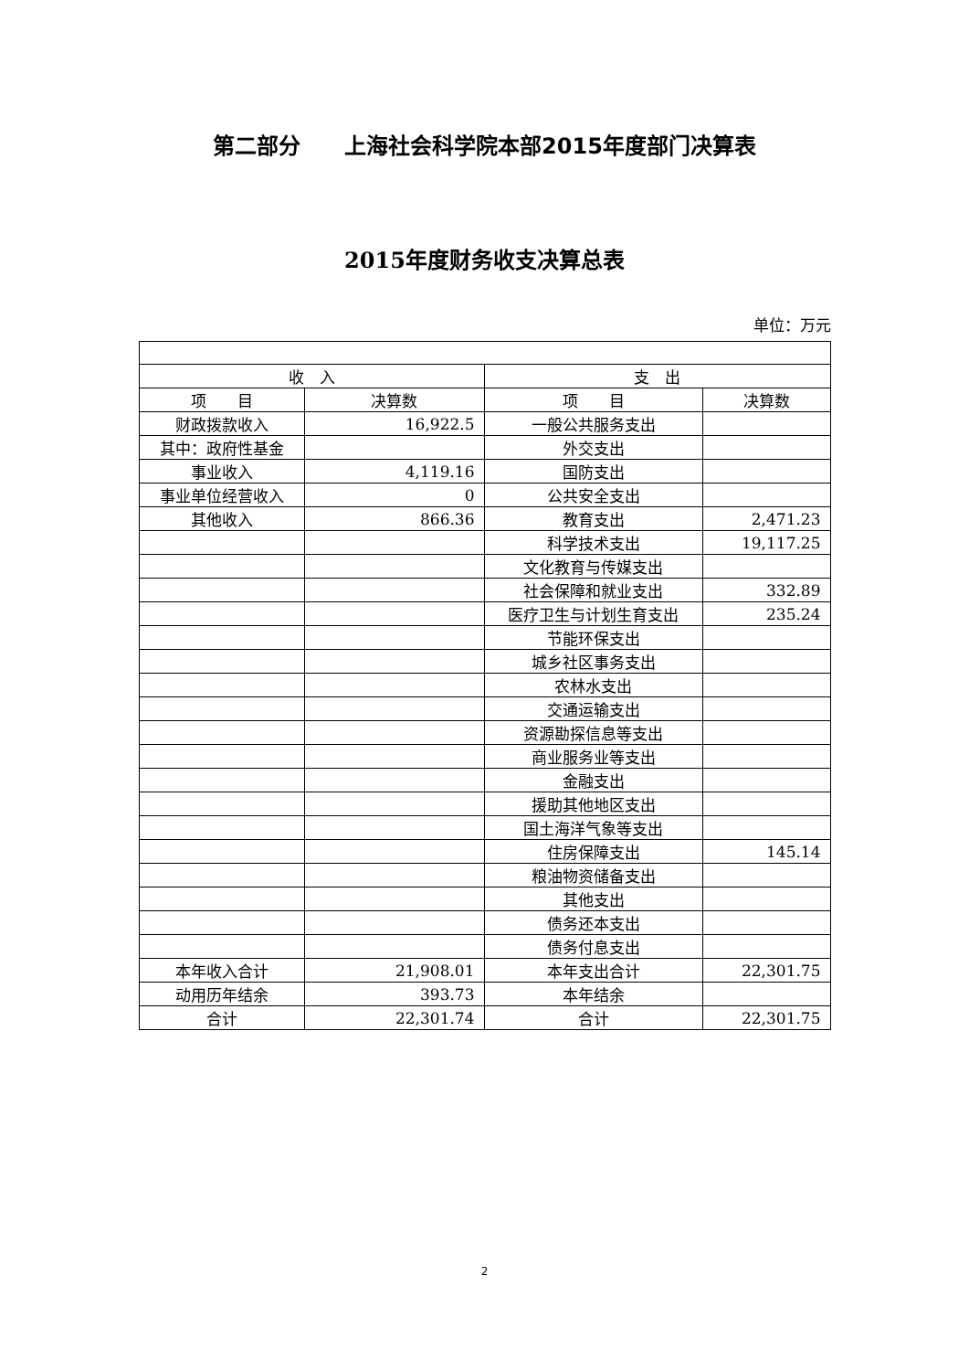第二部分　　上海社会科学院本部2015年度部门决算表
2015年度财务收支决算总表
单位：万元
| 收 入 | | 支 出 | |
| --- | --- | --- | --- |
| 项 目 | 决算数 | 项 目 | 决算数 |
| 财政拨款收入 | 16,922.5 | 一般公共服务支出 | |
| 其中：政府性基金 | | 外交支出 | |
| 事业收入 | 4,119.16 | 国防支出 | |
| 事业单位经营收入 | 0 | 公共安全支出 | |
| 其他收入 | 866.36 | 教育支出 | 2,471.23 |
| | | 科学技术支出 | 19,117.25 |
| | | 文化教育与传媒支出 | |
| | | 社会保障和就业支出 | 332.89 |
| | | 医疗卫生与计划生育支出 | 235.24 |
| | | 节能环保支出 | |
| | | 城乡社区事务支出 | |
| | | 农林水支出 | |
| | | 交通运输支出 | |
| | | 资源勘探信息等支出 | |
| | | 商业服务业等支出 | |
| | | 金融支出 | |
| | | 援助其他地区支出 | |
| | | 国土海洋气象等支出 | |
| | | 住房保障支出 | 145.14 |
| | | 粮油物资储备支出 | |
| | | 其他支出 | |
| | | 债务还本支出 | |
| | | 债务付息支出 | |
| 本年收入合计 | 21,908.01 | 本年支出合计 | 22,301.75 |
| 动用历年结余 | 393.73 | 本年结余 | |
| 合计 | 22,301.74 | 合计 | 22,301.75 |
2